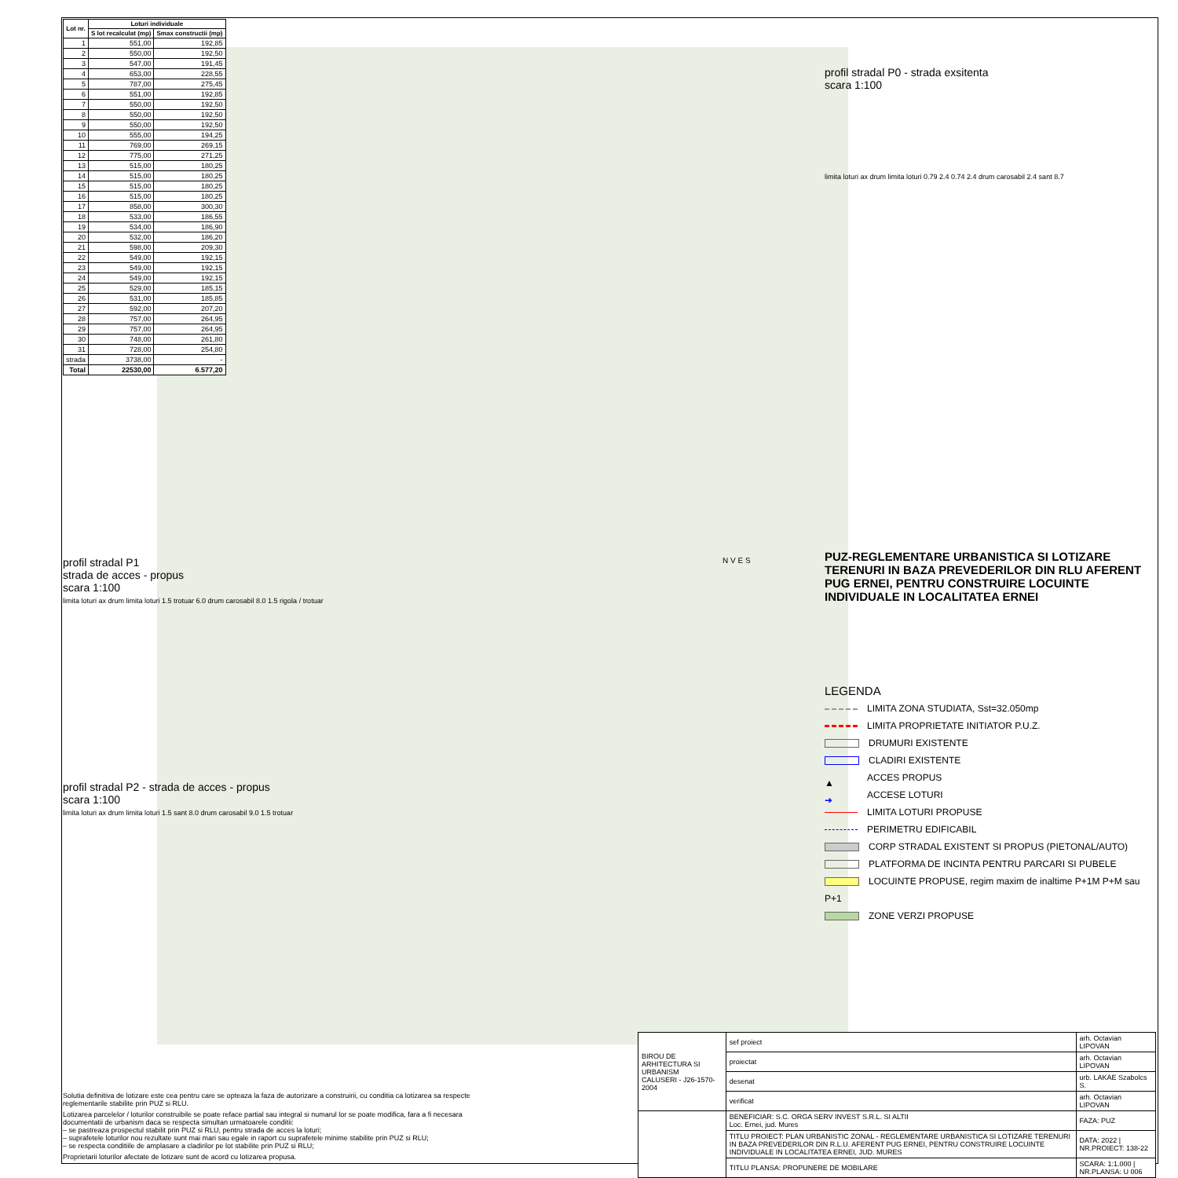| Lot nr. | Loturi individuale | |
| --- | --- | --- |
| | S lot recalculat (mp) | Smax constructii (mp) |
| 1 | 551,00 | 192,85 |
| 2 | 550,00 | 192,50 |
| 3 | 547,00 | 191,45 |
| 4 | 653,00 | 228,55 |
| 5 | 787,00 | 275,45 |
| 6 | 551,00 | 192,85 |
| 7 | 550,00 | 192,50 |
| 8 | 550,00 | 192,50 |
| 9 | 550,00 | 192,50 |
| 10 | 555,00 | 194,25 |
| 11 | 769,00 | 269,15 |
| 12 | 775,00 | 271,25 |
| 13 | 515,00 | 180,25 |
| 14 | 515,00 | 180,25 |
| 15 | 515,00 | 180,25 |
| 16 | 515,00 | 180,25 |
| 17 | 858,00 | 300,30 |
| 18 | 533,00 | 186,55 |
| 19 | 534,00 | 186,90 |
| 20 | 532,00 | 186,20 |
| 21 | 598,00 | 209,30 |
| 22 | 549,00 | 192,15 |
| 23 | 549,00 | 192,15 |
| 24 | 549,00 | 192,15 |
| 25 | 529,00 | 185,15 |
| 26 | 531,00 | 185,85 |
| 27 | 592,00 | 207,20 |
| 28 | 757,00 | 264,95 |
| 29 | 757,00 | 264,95 |
| 30 | 748,00 | 261,80 |
| 31 | 728,00 | 254,80 |
| strada | 3738,00 | - |
| Total | 22530,00 | 6.577,20 |
profil stradal P1
strada de acces - propus
scara 1:100
limita loturi ax drum limita loturi 1.5 trotuar 6.0 drum carosabil 8.0 1.5 rigola / trotuar
profil stradal P2 - strada de acces - propus
scara 1:100
limita loturi ax drum limita loturi 1.5 sant 8.0 drum carosabil 9.0 1.5 trotuar
Solutia definitiva de lotizare este cea pentru care se opteaza la faza de autorizare a construirii, cu conditia ca lotizarea sa respecte reglementarile stabilite prin PUZ si RLU.
Lotizarea parcelelor / loturilor construibile se poate reface partial sau integral si numarul lor se poate modifica, fara a fi necesara documentatii de urbanism daca se respecta simultan urmatoarele conditii:
– se pastreaza prospectul stabilit prin PUZ si RLU, pentru strada de acces la loturi;
– suprafetele loturilor nou rezultate sunt mai mari sau egale in raport cu suprafetele minime stabilite prin PUZ si RLU;
– se respecta conditiile de amplasare a cladirilor pe lot stabilite prin PUZ si RLU;
Proprietarii loturilor afectate de lotizare sunt de acord cu lotizarea propusa.
profil stradal P0 - strada exsitenta
scara 1:100
limita loturi ax drum limita loturi 0.79 2.4 0.74 2.4 drum carosabil 2.4 sant 8.7
PUZ-REGLEMENTARE URBANISTICA SI LOTIZARE TERENURI IN BAZA PREVEDERILOR DIN RLU AFERENT PUG ERNEI, PENTRU CONSTRUIRE LOCUINTE INDIVIDUALE IN LOCALITATEA ERNEI
N V E S
LEGENDA
LIMITA ZONA STUDIATA, Sst=32.050mp
LIMITA PROPRIETATE INITIATOR P.U.Z.
DRUMURI EXISTENTE
CLADIRI EXISTENTE
▲ ACCES PROPUS
➜ ACCESE LOTURI
LIMITA LOTURI PROPUSE
PERIMETRU EDIFICABIL
CORP STRADAL EXISTENT SI PROPUS (PIETONAL/AUTO)
PLATFORMA DE INCINTA PENTRU PARCARI SI PUBELE
LOCUINTE PROPUSE, regim maxim de inaltime P+1M P+M sau P+1
ZONE VERZI PROPUSE
| BIROU DE ARHITECTURA SI URBANISM CALUSERI - J26-1570-2004 | sef proiect | arh. Octavian LIPOVAN | |
| | proiectat | arh. Octavian LIPOVAN | |
| | desenat | urb. LAKAE Szabolcs S. | |
| | verificat | arh. Octavian LIPOVAN | |
| | BENEFICIAR: S.C. ORGA SERV INVEST S.R.L. SI ALTII Loc. Ernei, jud. Mures | | FAZA: PUZ |
| | TITLU PROIECT: PLAN URBANISTIC ZONAL - REGLEMENTARE URBANISTICA SI LOTIZARE TERENURI IN BAZA PREVEDERILOR DIN R.L.U. AFERENT PUG ERNEI, PENTRU CONSTRUIRE LOCUINTE INDIVIDUALE IN LOCALITATEA ERNEI, JUD. MURES | | DATA: 2022 / NR.PROIECT: 138-22 |
| | TITLU PLANSA: PROPUNERE DE MOBILARE | | SCARA: 1:1.000 / NR.PLANSA: U 006 |